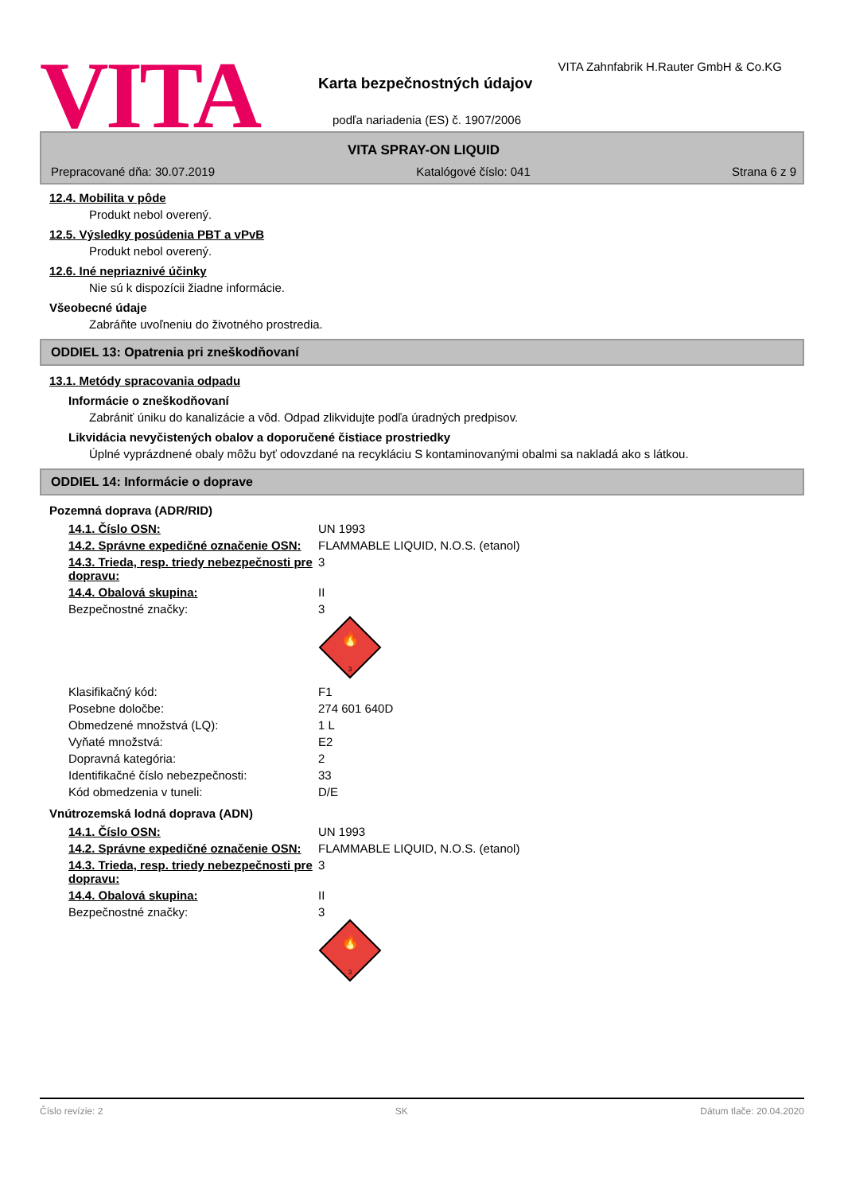VITA
VITA Zahnfabrik H.Rauter GmbH & Co.KG
Karta bezpečnostných údajov
podľa nariadenia (ES) č. 1907/2006
VITA SPRAY-ON LIQUID
Prepracované dňa: 30.07.2019 Katalógové číslo: 041 Strana 6 z 9
12.4. Mobilita v pôde
Produkt nebol overený.
12.5. Výsledky posúdenia PBT a vPvB
Produkt nebol overený.
12.6. Iné nepriaznivé účinky
Nie sú k dispozícii žiadne informácie.
Všeobecné údaje
Zabráňte uvoľneniu do životného prostredia.
ODDIEL 13: Opatrenia pri zneškodňovaní
13.1. Metódy spracovania odpadu
Informácie o zneškodňovaní
Zabrániť úniku do kanalizácie a vôd. Odpad zlikvidujte podľa úradných predpisov.
Likvidácia nevyčistených obalov a doporučené čistiace prostriedky
Úplné vyprázdnené obaly môžu byť odovzdané na recykláciu S kontaminovanými obalmi sa nakladá ako s látkou.
ODDIEL 14: Informácie o doprave
Pozemná doprava (ADR/RID)
| 14.1. Číslo OSN: | UN 1993 |
| 14.2. Správne expedičné označenie OSN: | FLAMMABLE LIQUID, N.O.S. (etanol) |
| 14.3. Trieda, resp. triedy nebezpečnosti pre dopravu: | 3 |
| 14.4. Obalová skupina: | II |
| Bezpečnostné značky: | 3 3 🔥 |
| Klasifikačný kód: | F1 |
| Posebne določbe: | 274 601 640D |
| Obmedzené množstvá (LQ): | 1 L |
| Vyňaté množstvá: | E2 |
| Dopravná kategória: | 2 |
| Identifikačné číslo nebezpečnosti: | 33 |
| Kód obmedzenia v tuneli: | D/E |
Vnútrozemská lodná doprava (ADN)
| 14.1. Číslo OSN: | UN 1993 |
| 14.2. Správne expedičné označenie OSN: | FLAMMABLE LIQUID, N.O.S. (etanol) |
| 14.3. Trieda, resp. triedy nebezpečnosti pre dopravu: | 3 |
| 14.4. Obalová skupina: | II |
| Bezpečnostné značky: | 3 3 🔥 |
Číslo revízie: 2 SK Dátum tlače: 20.04.2020